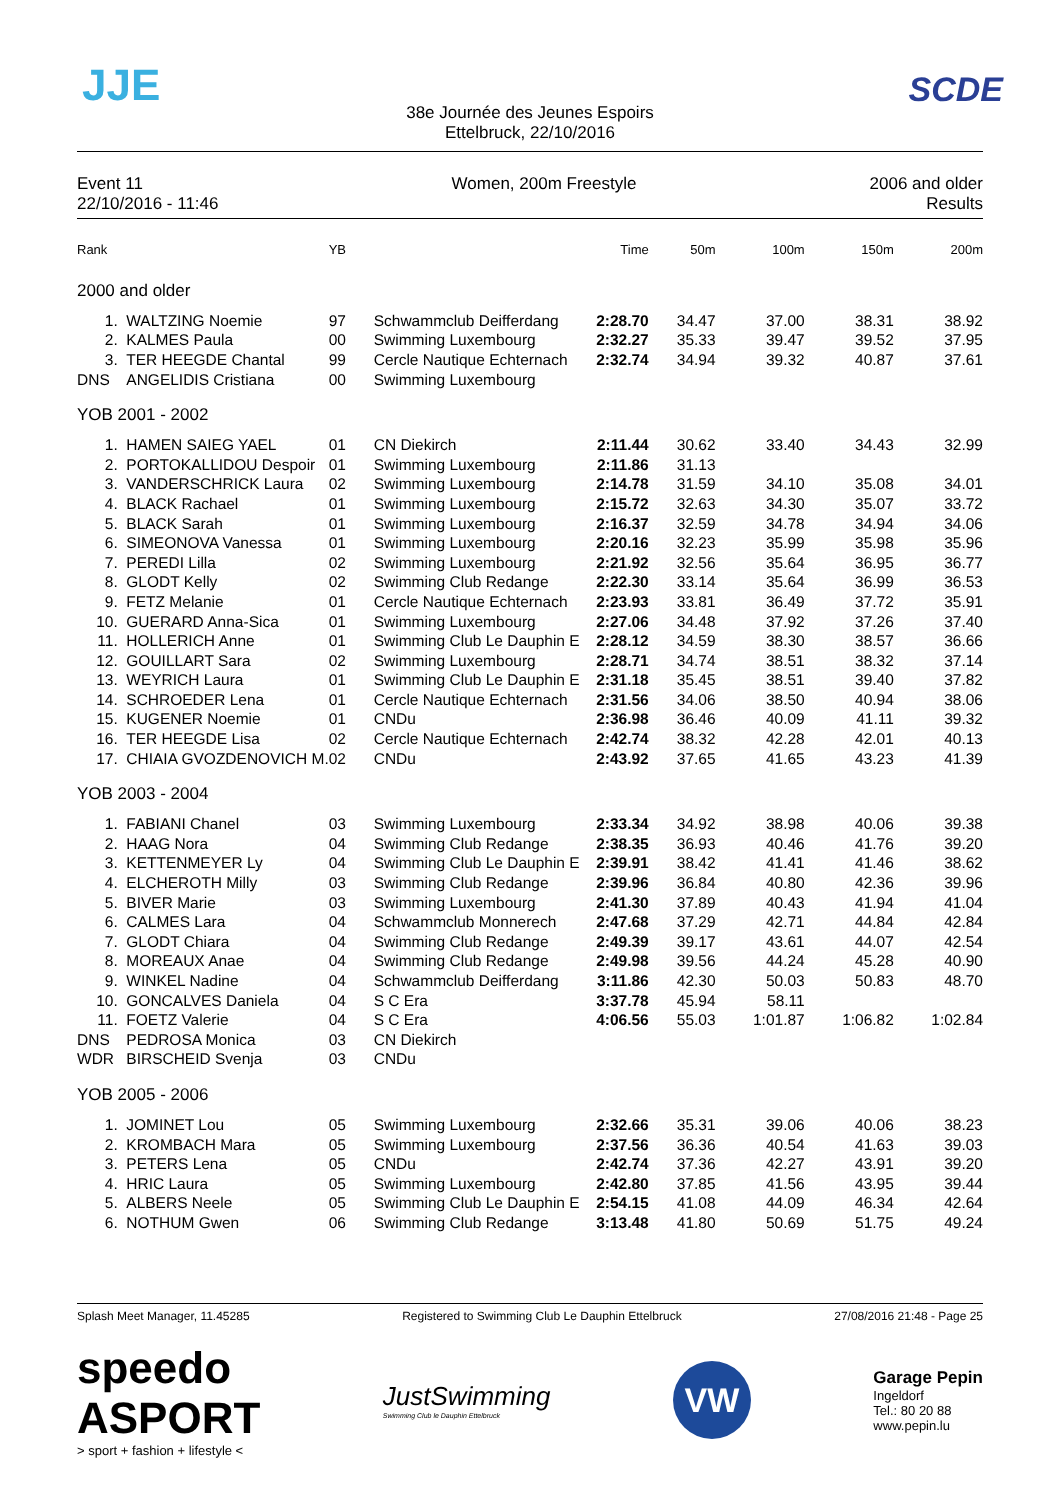JJE SCDE
38e Journée des Jeunes Espoirs
Ettelbruck, 22/10/2016
Event 11
22/10/2016 - 11:46
Women, 200m Freestyle 2006 and older
Results
| Rank | | YB | | Time | 50m | 100m | 150m | 200m |
| --- | --- | --- | --- | --- | --- | --- | --- | --- |
| 2000 and older | | | | | | | | |
| 1. | WALTZING Noemie | 97 | Schwammclub Deifferdang | 2:28.70 | 34.47 | 37.00 | 38.31 | 38.92 |
| 2. | KALMES Paula | 00 | Swimming Luxembourg | 2:32.27 | 35.33 | 39.47 | 39.52 | 37.95 |
| 3. | TER HEEGDE Chantal | 99 | Cercle Nautique Echternach | 2:32.74 | 34.94 | 39.32 | 40.87 | 37.61 |
| DNS | ANGELIDIS Cristiana | 00 | Swimming Luxembourg | | | | | |
| YOB 2001 - 2002 | | | | | | | | |
| 1. | HAMEN SAIEG YAEL | 01 | CN Diekirch | 2:11.44 | 30.62 | 33.40 | 34.43 | 32.99 |
| 2. | PORTOKALLIDOU Despoir | 01 | Swimming Luxembourg | 2:11.86 | 31.13 | | | |
| 3. | VANDERSCHRICK Laura | 02 | Swimming Luxembourg | 2:14.78 | 31.59 | 34.10 | 35.08 | 34.01 |
| 4. | BLACK Rachael | 01 | Swimming Luxembourg | 2:15.72 | 32.63 | 34.30 | 35.07 | 33.72 |
| 5. | BLACK Sarah | 01 | Swimming Luxembourg | 2:16.37 | 32.59 | 34.78 | 34.94 | 34.06 |
| 6. | SIMEONOVA Vanessa | 01 | Swimming Luxembourg | 2:20.16 | 32.23 | 35.99 | 35.98 | 35.96 |
| 7. | PEREDI Lilla | 02 | Swimming Luxembourg | 2:21.92 | 32.56 | 35.64 | 36.95 | 36.77 |
| 8. | GLODT Kelly | 02 | Swimming Club Redange | 2:22.30 | 33.14 | 35.64 | 36.99 | 36.53 |
| 9. | FETZ Melanie | 01 | Cercle Nautique Echternach | 2:23.93 | 33.81 | 36.49 | 37.72 | 35.91 |
| 10. | GUERARD Anna-Sica | 01 | Swimming Luxembourg | 2:27.06 | 34.48 | 37.92 | 37.26 | 37.40 |
| 11. | HOLLERICH Anne | 01 | Swimming Club Le Dauphin E | 2:28.12 | 34.59 | 38.30 | 38.57 | 36.66 |
| 12. | GOUILLART Sara | 02 | Swimming Luxembourg | 2:28.71 | 34.74 | 38.51 | 38.32 | 37.14 |
| 13. | WEYRICH Laura | 01 | Swimming Club Le Dauphin E | 2:31.18 | 35.45 | 38.51 | 39.40 | 37.82 |
| 14. | SCHROEDER Lena | 01 | Cercle Nautique Echternach | 2:31.56 | 34.06 | 38.50 | 40.94 | 38.06 |
| 15. | KUGENER Noemie | 01 | CNDu | 2:36.98 | 36.46 | 40.09 | 41.11 | 39.32 |
| 16. | TER HEEGDE Lisa | 02 | Cercle Nautique Echternach | 2:42.74 | 38.32 | 42.28 | 42.01 | 40.13 |
| 17. | CHIAIA GVOZDENOVICH M. | 02 | CNDu | 2:43.92 | 37.65 | 41.65 | 43.23 | 41.39 |
| YOB 2003 - 2004 | | | | | | | | |
| 1. | FABIANI Chanel | 03 | Swimming Luxembourg | 2:33.34 | 34.92 | 38.98 | 40.06 | 39.38 |
| 2. | HAAG Nora | 04 | Swimming Club Redange | 2:38.35 | 36.93 | 40.46 | 41.76 | 39.20 |
| 3. | KETTENMEYER Ly | 04 | Swimming Club Le Dauphin E | 2:39.91 | 38.42 | 41.41 | 41.46 | 38.62 |
| 4. | ELCHEROTH Milly | 03 | Swimming Club Redange | 2:39.96 | 36.84 | 40.80 | 42.36 | 39.96 |
| 5. | BIVER Marie | 03 | Swimming Luxembourg | 2:41.30 | 37.89 | 40.43 | 41.94 | 41.04 |
| 6. | CALMES Lara | 04 | Schwammclub Monnerech | 2:47.68 | 37.29 | 42.71 | 44.84 | 42.84 |
| 7. | GLODT Chiara | 04 | Swimming Club Redange | 2:49.39 | 39.17 | 43.61 | 44.07 | 42.54 |
| 8. | MOREAUX Anae | 04 | Swimming Club Redange | 2:49.98 | 39.56 | 44.24 | 45.28 | 40.90 |
| 9. | WINKEL Nadine | 04 | Schwammclub Deifferdang | 3:11.86 | 42.30 | 50.03 | 50.83 | 48.70 |
| 10. | GONCALVES Daniela | 04 | S C Era | 3:37.78 | 45.94 | 58.11 | | |
| 11. | FOETZ Valerie | 04 | S C Era | 4:06.56 | 55.03 | 1:01.87 | 1:06.82 | 1:02.84 |
| DNS | PEDROSA Monica | 03 | CN Diekirch | | | | | |
| WDR | BIRSCHEID Svenja | 03 | CNDu | | | | | |
| YOB 2005 - 2006 | | | | | | | | |
| 1. | JOMINET Lou | 05 | Swimming Luxembourg | 2:32.66 | 35.31 | 39.06 | 40.06 | 38.23 |
| 2. | KROMBACH Mara | 05 | Swimming Luxembourg | 2:37.56 | 36.36 | 40.54 | 41.63 | 39.03 |
| 3. | PETERS Lena | 05 | CNDu | 2:42.74 | 37.36 | 42.27 | 43.91 | 39.20 |
| 4. | HRIC Laura | 05 | Swimming Luxembourg | 2:42.80 | 37.85 | 41.56 | 43.95 | 39.44 |
| 5. | ALBERS Neele | 05 | Swimming Club Le Dauphin E | 2:54.15 | 41.08 | 44.09 | 46.34 | 42.64 |
| 6. | NOTHUM Gwen | 06 | Swimming Club Redange | 3:13.48 | 41.80 | 50.69 | 51.75 | 49.24 |
Splash Meet Manager, 11.45285 Registered to Swimming Club Le Dauphin Ettelbruck
27/08/2016 21:48 - Page 25
speedo
ASPORT
> sport + fashion + lifestyle <
JustSwimming
Swimming Club le Dauphin Ettelbruck
VW
Garage Pepin
Ingeldorf
Tel.: 80 20 88
www.pepin.lu